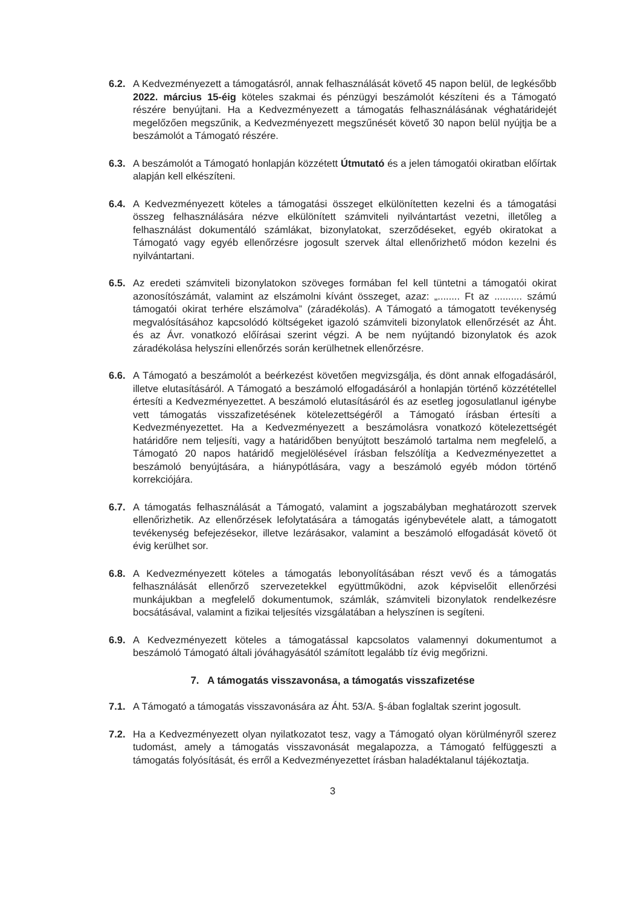6.2. A Kedvezményezett a támogatásról, annak felhasználását követő 45 napon belül, de legkésőbb 2022. március 15-éig köteles szakmai és pénzügyi beszámolót készíteni és a Támogató részére benyújtani. Ha a Kedvezményezett a támogatás felhasználásának véghatáridejét megelőzően megszűnik, a Kedvezményezett megszűnését követő 30 napon belül nyújtja be a beszámolót a Támogató részére.
6.3. A beszámolót a Támogató honlapján közzétett Útmutató és a jelen támogatói okiratban előírtak alapján kell elkészíteni.
6.4. A Kedvezményezett köteles a támogatási összeget elkülönítetten kezelni és a támogatási összeg felhasználására nézve elkülönített számviteli nyilvántartást vezetni, illetőleg a felhasználást dokumentáló számlákat, bizonylatokat, szerződéseket, egyéb okiratokat a Támogató vagy egyéb ellenőrzésre jogosult szervek által ellenőrizhető módon kezelni és nyilvántartani.
6.5. Az eredeti számviteli bizonylatokon szöveges formában fel kell tüntetni a támogatói okirat azonosítószámát, valamint az elszámolni kívánt összeget, azaz: „........ Ft az .......... számú támogatói okirat terhére elszámolva” (záradékolás). A Támogató a támogatott tevékenység megvalósításához kapcsolódó költségeket igazoló számviteli bizonylatok ellenőrzését az Áht. és az Ávr. vonatkozó előírásai szerint végzi. A be nem nyújtandó bizonylatok és azok záradékolása helyszíni ellenőrzés során kerülhetnek ellenőrzésre.
6.6. A Támogató a beszámolót a beérkezést követően megvizsgálja, és dönt annak elfogadásáról, illetve elutasításáról. A Támogató a beszámoló elfogadásáról a honlapján történő közzététellel értesíti a Kedvezményezettet. A beszámoló elutasításáról és az esetleg jogosulatlanul igénybe vett támogatás visszafizetésének kötelezettségéről a Támogató írásban értesíti a Kedvezményezettet. Ha a Kedvezményezett a beszámolásra vonatkozó kötelezettségét határidőre nem teljesíti, vagy a határidőben benyújtott beszámoló tartalma nem megfelelő, a Támogató 20 napos határidő megjelölésével írásban felszólítja a Kedvezményezettet a beszámoló benyújtására, a hiánypótlására, vagy a beszámoló egyéb módon történő korrekciójára.
6.7. A támogatás felhasználását a Támogató, valamint a jogszabályban meghatározott szervek ellenőrizhetik. Az ellenőrzések lefolytatására a támogatás igénybevétele alatt, a támogatott tevékenység befejezésekor, illetve lezárásakor, valamint a beszámoló elfogadását követő öt évig kerülhet sor.
6.8. A Kedvezményezett köteles a támogatás lebonyolításában részt vevő és a támogatás felhasználását ellenőrző szervezetekkel együttműködni, azok képviselőit ellenőrzési munkájukban a megfelelő dokumentumok, számlák, számviteli bizonylatok rendelkezésre bocsátásával, valamint a fizikai teljesítés vizsgálatában a helyszínen is segíteni.
6.9. A Kedvezményezett köteles a támogatással kapcsolatos valamennyi dokumentumot a beszámoló Támogató általi jóváhagyásától számított legalább tíz évig megőrizni.
7. A támogatás visszavonása, a támogatás visszafizetése
7.1. A Támogató a támogatás visszavonására az Áht. 53/A. §-ában foglaltak szerint jogosult.
7.2. Ha a Kedvezményezett olyan nyilatkozatot tesz, vagy a Támogató olyan körülményről szerez tudomást, amely a támogatás visszavonását megalapozza, a Támogató felfüggeszti a támogatás folyósítását, és erről a Kedvezményezettet írásban haladéktalanul tájékoztatja.
3